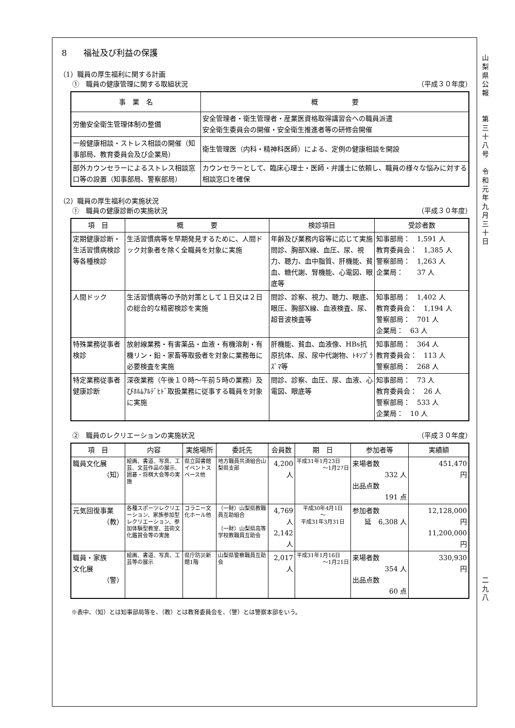8　　福祉及び利益の保護
（1）職員の厚生福利に関する計画
①　職員の健康管理に関する取組状況 （平成３０年度）
| 事 業 名 | 概 要 |
| --- | --- |
| 労働安全衛生管理体制の整備 | 安全管理者・衛生管理者・産業医資格取得講習会への職員派遣 安全衛生委員会の開催・安全衛生推進者等の研修会開催 |
| 一般健康相談・ストレス相談の開催（知事部局、教育委員会及び企業局） | 衛生管理医（内科・精神科医師）による、定例の健康相談を開設 |
| 部外カウンセラーによるストレス相談窓口等の設置（知事部局、警察部局） | カウンセラーとして、臨床心理士・医師・弁護士に依頼し、職員の様々な悩みに対する相談窓口を確保 |
（2）職員の厚生福利の実施状況
①　職員の健康診断の実施状況 （平成３０年度）
| 項 目 | 概 要 | 検診項目 | 受診者数 |
| --- | --- | --- | --- |
| 定期健康診断・生活習慣病検診等各種検診 | 生活習慣病等を早期発見するために、人間ドック対象者を除く全職員を対象に実施 | 年齢及び業務内容等に応じて実施 問診、胸部X線、血圧、尿、視力、聴力、血中脂質、肝機能、貧血、糖代謝、腎機能、心電図、眼底等 | 知事部局： 1,591 人 教育委員会： 1,385 人 警察部局： 1,263 人 企業局： 37 人 |
| 人間ドック | 生活習慣病等の予防対策として１日又は２日の総合的な精密検診を実施 | 問診、診察、視力、聴力、眼底、眼圧、胸部X線、血液検査、尿、超音波検査等 | 知事部局： 1,402 人 教育委員会： 1,194 人 警察部局： 701 人 企業局： 63 人 |
| 特殊業務従事者検診 | 放射線業務・有害薬品・血液・有機溶剤・有機リン・鉛・家畜等取扱者を対象に業務毎に必要検査を実施 | 肝機能、貧血、血液像、HBs抗原抗体、尿、尿中代謝物、ﾄｷｿﾌﾟﾗｽﾞﾏ等 | 知事部局： 364 人 教育委員会： 113 人 警察部局： 268 人 |
| 特定業務従事者健康診断 | 深夜業務（午後１０時～午前５時の業務）及びﾎﾙﾑｱﾙﾃﾞﾋﾄﾞ取扱業務に従事する職員を対象に実施 | 問診、診察、血圧、尿、血液、心電図、眼底等 | 知事部局： 73 人 教育委員会： 26 人 警察部局： 533 人 企業局： 10 人 |
②　職員のレクリエーションの実施状況 （平成３０年度）
| 項 目 | 内容 | 実施場所 | 委託先 | 会員数 | 期 日 | 参加者等 | 実績額 |
| --- | --- | --- | --- | --- | --- | --- | --- |
| 職員文化展 （知） | 絵画、書道、写真、工芸、文芸作品の展示、囲碁・将棋大会等の実施 | 県立図書館イベントスペース他 | 地方職員共済組合山梨県支部 | 4,200 人 | 平成31年1月23日 ～1月27日 | 来場者数 332 人 出品点数 191 点 | 451,470 円 |
| 元気回復事業 （教） | 各種スポーツレクリエーション、家族参加型レクリエーション、参加体験型教室、芸術文化鑑賞会等の実施 | コラニー文化ホール他 | （一財）山梨県教職員互助組合 （一財）山梨県高等学校教職員互助会 | 4,769 人 2,142 人 | 平成30年4月1日 ～ 平成31年3月31日 | 参加者数 延 6,308 人 | 12,128,000 円 11,200,000 円 |
| 職員・家族 文化展 （警） | 絵画、書道、写真、工芸等の展示 | 県庁防災新館1階 | 山梨県警察職員互助会 | 2,017 人 | 平成31年1月16日 ～1月21日 | 来場者数 354 人 出品点数 60 点 | 330,930 円 |
※表中、（知）とは知事部局等を、（教）とは教育委員会を、（警）とは警察本部をいう。
山
梨
県
公
報
第
三
十
八
号
令
和
元
年
九
月
三
十
日
二
九
八